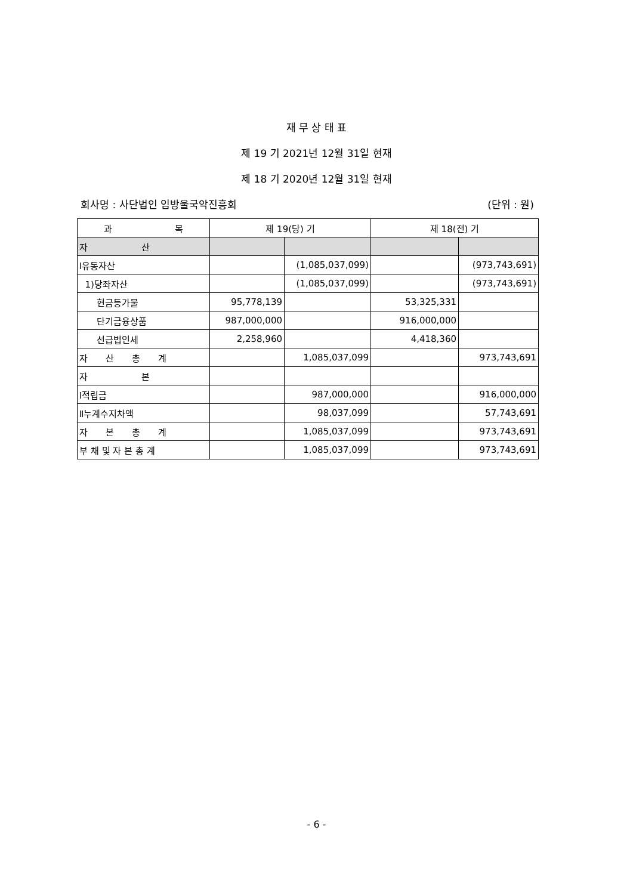재 무 상 태 표
제 19 기 2021년 12월 31일 현재
제 18 기 2020년 12월 31일 현재
회사명 : 사단법인 임방울국악진흥회 (단위 : 원)
| 과 목 | 제 19(당) 기 | | 제 18(전) 기 | |
| --- | --- | --- | --- | --- |
| 자 산 | | | | |
| Ⅰ유동자산 | | (1,085,037,099) | | (973,743,691) |
| 1)당좌자산 | | (1,085,037,099) | | (973,743,691) |
| 현금등가물 | 95,778,139 | | 53,325,331 | |
| 단기금융상품 | 987,000,000 | | 916,000,000 | |
| 선급법인세 | 2,258,960 | | 4,418,360 | |
| 자 산 총 계 | | 1,085,037,099 | | 973,743,691 |
| 자 본 | | | | |
| Ⅰ적립금 | | 987,000,000 | | 916,000,000 |
| Ⅱ누계수지차액 | | 98,037,099 | | 57,743,691 |
| 자 본 총 계 | | 1,085,037,099 | | 973,743,691 |
| 부 채 및 자 본 총 계 | | 1,085,037,099 | | 973,743,691 |
- 6 -